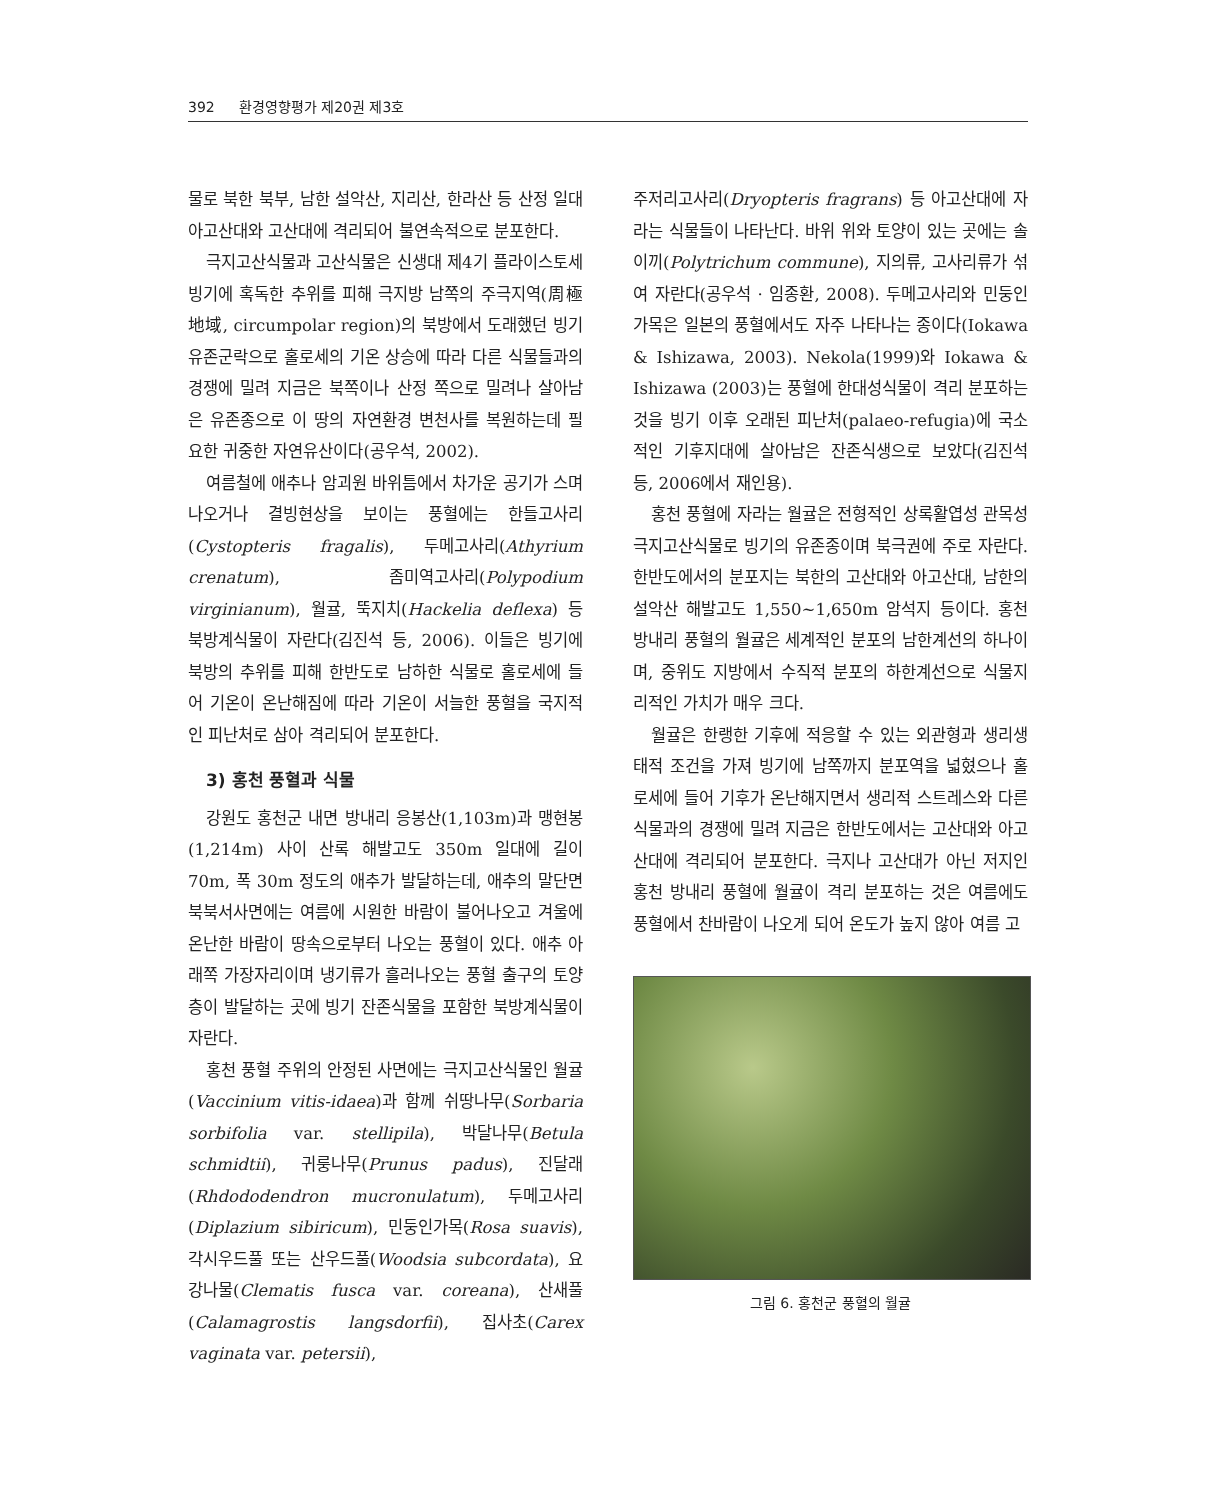392 환경영향평가 제20권 제3호
물로 북한 북부, 남한 설악산, 지리산, 한라산 등 산정 일대 아고산대와 고산대에 격리되어 불연속적으로 분포한다.
극지고산식물과 고산식물은 신생대 제4기 플라이스토세 빙기에 혹독한 추위를 피해 극지방 남쪽의 주극지역(周極地域, circumpolar region)의 북방에서 도래했던 빙기 유존군락으로 홀로세의 기온 상승에 따라 다른 식물들과의 경쟁에 밀려 지금은 북쪽이나 산정 쪽으로 밀려나 살아남은 유존종으로 이 땅의 자연환경 변천사를 복원하는데 필요한 귀중한 자연유산이다(공우석, 2002).
여름철에 애추나 암괴원 바위틈에서 차가운 공기가 스며 나오거나 결빙현상을 보이는 풍혈에는 한들고사리(Cystopteris fragalis), 두메고사리(Athyrium crenatum), 좀미역고사리(Polypodium virginianum), 월귤, 뚝지치(Hackelia deflexa) 등 북방계식물이 자란다(김진석 등, 2006). 이들은 빙기에 북방의 추위를 피해 한반도로 남하한 식물로 홀로세에 들어 기온이 온난해짐에 따라 기온이 서늘한 풍혈을 국지적인 피난처로 삼아 격리되어 분포한다.
3) 홍천 풍혈과 식물
강원도 홍천군 내면 방내리 응봉산(1,103m)과 맹현봉(1,214m) 사이 산록 해발고도 350m 일대에 길이 70m, 폭 30m 정도의 애추가 발달하는데, 애추의 말단면 북북서사면에는 여름에 시원한 바람이 불어나오고 겨울에 온난한 바람이 땅속으로부터 나오는 풍혈이 있다. 애추 아래쪽 가장자리이며 냉기류가 흘러나오는 풍혈 출구의 토양층이 발달하는 곳에 빙기 잔존식물을 포함한 북방계식물이 자란다.
홍천 풍혈 주위의 안정된 사면에는 극지고산식물인 월귤(Vaccinium vitis-idaea)과 함께 쉬땅나무(Sorbaria sorbifolia var. stellipila), 박달나무(Betula schmidtii), 귀룽나무(Prunus padus), 진달래(Rhdododendron mucronulatum), 두메고사리(Diplazium sibiricum), 민둥인가목(Rosa suavis), 각시우드풀 또는 산우드풀(Woodsia subcordata), 요강나물(Clematis fusca var. coreana), 산새풀(Calamagrostis langsdorfii), 집사초(Carex vaginata var. petersii),
주저리고사리(Dryopteris fragrans) 등 아고산대에 자라는 식물들이 나타난다. 바위 위와 토양이 있는 곳에는 솔이끼(Polytrichum commune), 지의류, 고사리류가 섞여 자란다(공우석 · 임종환, 2008). 두메고사리와 민둥인가목은 일본의 풍혈에서도 자주 나타나는 종이다(Iokawa & Ishizawa, 2003). Nekola(1999)와 Iokawa & Ishizawa (2003)는 풍혈에 한대성식물이 격리 분포하는 것을 빙기 이후 오래된 피난처(palaeo-refugia)에 국소적인 기후지대에 살아남은 잔존식생으로 보았다(김진석 등, 2006에서 재인용).
홍천 풍혈에 자라는 월귤은 전형적인 상록활엽성 관목성 극지고산식물로 빙기의 유존종이며 북극권에 주로 자란다. 한반도에서의 분포지는 북한의 고산대와 아고산대, 남한의 설악산 해발고도 1,550~1,650m 암석지 등이다. 홍천 방내리 풍혈의 월귤은 세계적인 분포의 남한계선의 하나이며, 중위도 지방에서 수직적 분포의 하한계선으로 식물지리적인 가치가 매우 크다.
월귤은 한랭한 기후에 적응할 수 있는 외관형과 생리생태적 조건을 가져 빙기에 남쪽까지 분포역을 넓혔으나 홀로세에 들어 기후가 온난해지면서 생리적 스트레스와 다른 식물과의 경쟁에 밀려 지금은 한반도에서는 고산대와 아고산대에 격리되어 분포한다. 극지나 고산대가 아닌 저지인 홍천 방내리 풍혈에 월귤이 격리 분포하는 것은 여름에도 풍혈에서 찬바람이 나오게 되어 온도가 높지 않아 여름 고
그림 6. 홍천군 풍혈의 월귤